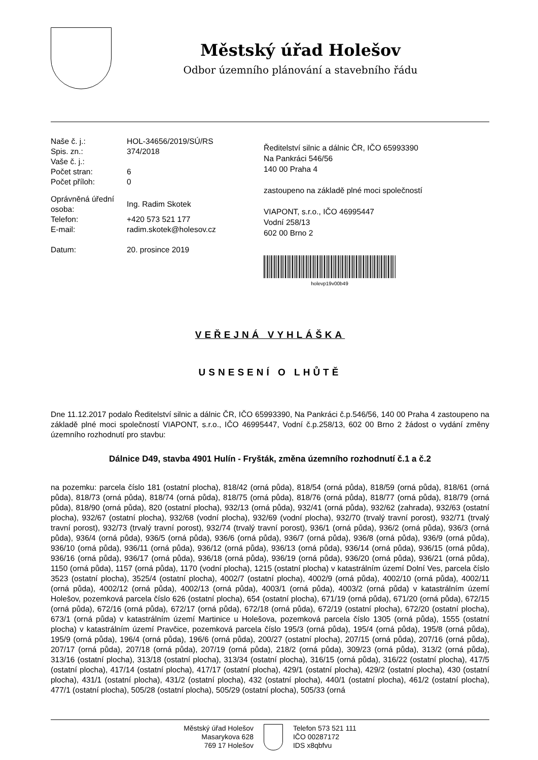Městský úřad Holešov
Odbor územního plánování a stavebního řádu
| Naše č. j.: | HOL-34656/2019/SÚ/RS |
| Spis. zn.: | 374/2018 |
| Vaše č. j.: | |
| Počet stran: | 6 |
| Počet příloh: | 0 |
| Oprávněná úřední osoba: | Ing. Radim Skotek |
| Telefon: | +420 573 521 177 |
| E-mail: | radim.skotek@holesov.cz |
| Datum: | 20. prosince 2019 |
Ředitelství silnic a dálnic ČR, IČO 65993390
Na Pankráci 546/56
140 00 Praha 4
zastoupeno na základě plné moci společností
VIAPONT, s.r.o., IČO 46995447
Vodní 258/13
602 00 Brno 2
holevp19v00b49
VEŘEJNÁ VYHLÁŠKA
USNESENÍ O LHŮTĚ
Dne 11.12.2017 podalo Ředitelství silnic a dálnic ČR, IČO 65993390, Na Pankráci č.p.546/56, 140 00 Praha 4 zastoupeno na základě plné moci společností VIAPONT, s.r.o., IČO 46995447, Vodní č.p.258/13, 602 00 Brno 2 žádost o vydání změny územního rozhodnutí pro stavbu:
Dálnice D49, stavba 4901 Hulín - Fryšták, změna územního rozhodnutí č.1 a č.2
na pozemku: parcela číslo 181 (ostatní plocha), 818/42 (orná půda), 818/54 (orná půda), 818/59 (orná půda), 818/61 (orná půda), 818/73 (orná půda), 818/74 (orná půda), 818/75 (orná půda), 818/76 (orná půda), 818/77 (orná půda), 818/79 (orná půda), 818/90 (orná půda), 820 (ostatní plocha), 932/13 (orná půda), 932/41 (orná půda), 932/62 (zahrada), 932/63 (ostatní plocha), 932/67 (ostatní plocha), 932/68 (vodní plocha), 932/69 (vodní plocha), 932/70 (trvalý travní porost), 932/71 (trvalý travní porost), 932/73 (trvalý travní porost), 932/74 (trvalý travní porost), 936/1 (orná půda), 936/2 (orná půda), 936/3 (orná půda), 936/4 (orná půda), 936/5 (orná půda), 936/6 (orná půda), 936/7 (orná půda), 936/8 (orná půda), 936/9 (orná půda), 936/10 (orná půda), 936/11 (orná půda), 936/12 (orná půda), 936/13 (orná půda), 936/14 (orná půda), 936/15 (orná půda), 936/16 (orná půda), 936/17 (orná půda), 936/18 (orná půda), 936/19 (orná půda), 936/20 (orná půda), 936/21 (orná půda), 1150 (orná půda), 1157 (orná půda), 1170 (vodní plocha), 1215 (ostatní plocha) v katastrálním území Dolní Ves, parcela číslo 3523 (ostatní plocha), 3525/4 (ostatní plocha), 4002/7 (ostatní plocha), 4002/9 (orná půda), 4002/10 (orná půda), 4002/11 (orná půda), 4002/12 (orná půda), 4002/13 (orná půda), 4003/1 (orná půda), 4003/2 (orná půda) v katastrálním území Holešov, pozemková parcela číslo 626 (ostatní plocha), 654 (ostatní plocha), 671/19 (orná půda), 671/20 (orná půda), 672/15 (orná půda), 672/16 (orná půda), 672/17 (orná půda), 672/18 (orná půda), 672/19 (ostatní plocha), 672/20 (ostatní plocha), 673/1 (orná půda) v katastrálním území Martinice u Holešova, pozemková parcela číslo 1305 (orná půda), 1555 (ostatní plocha) v katastrálním území Pravčice, pozemková parcela číslo 195/3 (orná půda), 195/4 (orná půda), 195/8 (orná půda), 195/9 (orná půda), 196/4 (orná půda), 196/6 (orná půda), 200/27 (ostatní plocha), 207/15 (orná půda), 207/16 (orná půda), 207/17 (orná půda), 207/18 (orná půda), 207/19 (orná půda), 218/2 (orná půda), 309/23 (orná půda), 313/2 (orná půda), 313/16 (ostatní plocha), 313/18 (ostatní plocha), 313/34 (ostatní plocha), 316/15 (orná půda), 316/22 (ostatní plocha), 417/5 (ostatní plocha), 417/14 (ostatní plocha), 417/17 (ostatní plocha), 429/1 (ostatní plocha), 429/2 (ostatní plocha), 430 (ostatní plocha), 431/1 (ostatní plocha), 431/2 (ostatní plocha), 432 (ostatní plocha), 440/1 (ostatní plocha), 461/2 (ostatní plocha), 477/1 (ostatní plocha), 505/28 (ostatní plocha), 505/29 (ostatní plocha), 505/33 (orná
Městský úřad Holešov
Masarykova 628
769 17 Holešov
Telefon 573 521 111
IČO 00287172
IDS x8qbfvu